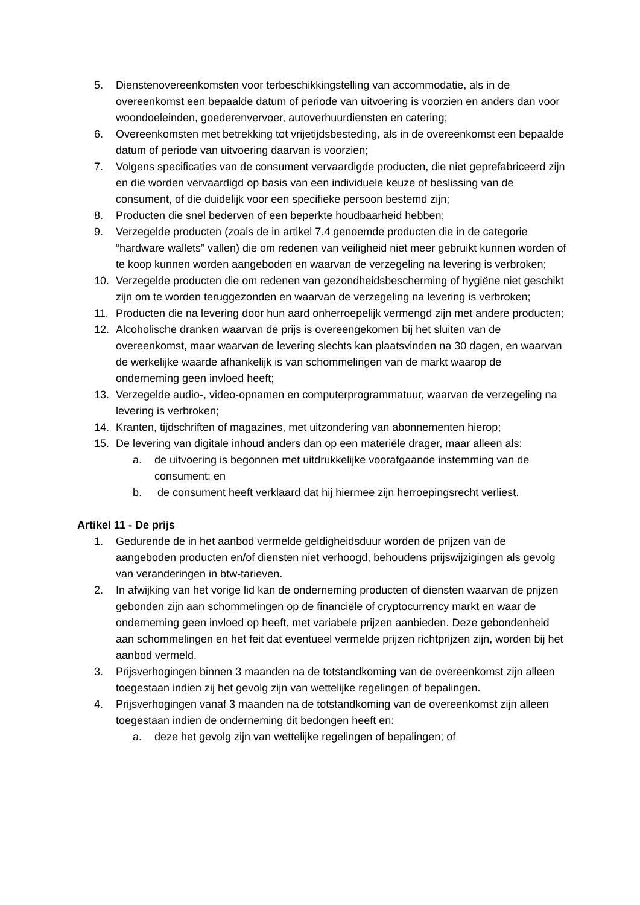5. Dienstenovereenkomsten voor terbeschikkingstelling van accommodatie, als in de overeenkomst een bepaalde datum of periode van uitvoering is voorzien en anders dan voor woondoeleinden, goederenvervoer, autoverhuurdiensten en catering;
6. Overeenkomsten met betrekking tot vrijetijdsbesteding, als in de overeenkomst een bepaalde datum of periode van uitvoering daarvan is voorzien;
7. Volgens specificaties van de consument vervaardigde producten, die niet geprefabriceerd zijn en die worden vervaardigd op basis van een individuele keuze of beslissing van de consument, of die duidelijk voor een specifieke persoon bestemd zijn;
8. Producten die snel bederven of een beperkte houdbaarheid hebben;
9. Verzegelde producten (zoals de in artikel 7.4 genoemde producten die in de categorie “hardware wallets” vallen) die om redenen van veiligheid niet meer gebruikt kunnen worden of te koop kunnen worden aangeboden en waarvan de verzegeling na levering is verbroken;
10.
Verzegelde producten die om redenen van gezondheidsbescherming of hygiëne niet geschikt zijn om te worden teruggezonden en waarvan de verzegeling na levering is verbroken;
11.
Producten die na levering door hun aard onherroepelijk vermengd zijn met andere producten;
12.
Alcoholische dranken waarvan de prijs is overeengekomen bij het sluiten van de overeenkomst, maar waarvan de levering slechts kan plaatsvinden na 30 dagen, en waarvan de werkelijke waarde afhankelijk is van schommelingen van de markt waarop de onderneming geen invloed heeft;
13.
Verzegelde audio-, video-opnamen en computerprogrammatuur, waarvan de verzegeling na levering is verbroken;
14.
Kranten, tijdschriften of magazines, met uitzondering van abonnementen hierop;
15.
De levering van digitale inhoud anders dan op een materiële drager, maar alleen als:
a. de uitvoering is begonnen met uitdrukkelijke voorafgaande instemming van de consument; en
b. de consument heeft verklaard dat hij hiermee zijn herroepingsrecht verliest.
Artikel 11 - De prijs
1. Gedurende de in het aanbod vermelde geldigheidsduur worden de prijzen van de aangeboden producten en/of diensten niet verhoogd, behoudens prijswijzigingen als gevolg van veranderingen in btw-tarieven.
2. In afwijking van het vorige lid kan de onderneming producten of diensten waarvan de prijzen gebonden zijn aan schommelingen op de financiële of cryptocurrency markt en waar de onderneming geen invloed op heeft, met variabele prijzen aanbieden. Deze gebondenheid aan schommelingen en het feit dat eventueel vermelde prijzen richtprijzen zijn, worden bij het aanbod vermeld.
3. Prijsverhogingen binnen 3 maanden na de totstandkoming van de overeenkomst zijn alleen toegestaan indien zij het gevolg zijn van wettelijke regelingen of bepalingen.
4. Prijsverhogingen vanaf 3 maanden na de totstandkoming van de overeenkomst zijn alleen toegestaan indien de onderneming dit bedongen heeft en:
a. deze het gevolg zijn van wettelijke regelingen of bepalingen; of